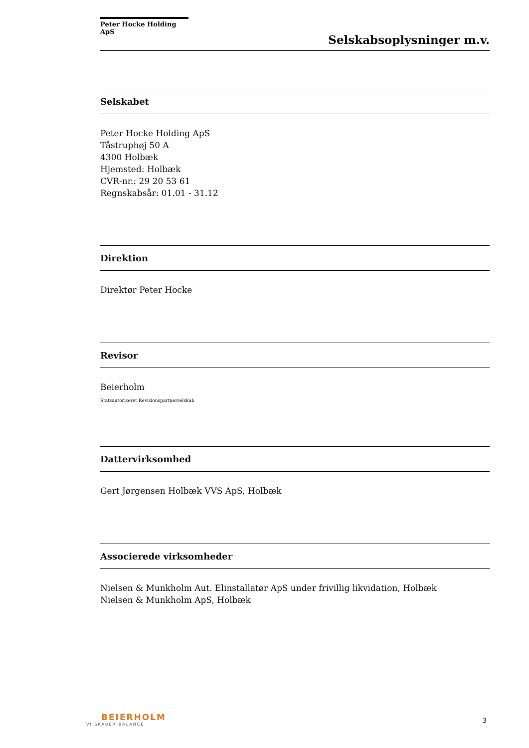Peter Hocke Holding ApS
Selskabsoplysninger m.v.
Selskabet
Peter Hocke Holding ApS
Tåstruphøj 50 A
4300 Holbæk
Hjemsted: Holbæk
CVR-nr.: 29 20 53 61
Regnskabsår: 01.01 - 31.12
Direktion
Direktør Peter Hocke
Revisor
Beierholm
Statsautoriseret Revisionspartnerselskab
Dattervirksomhed
Gert Jørgensen Holbæk VVS ApS, Holbæk
Associerede virksomheder
Nielsen & Munkholm Aut. Elinstallatør ApS under frivillig likvidation, Holbæk
Nielsen & Munkholm ApS, Holbæk
BEIERHOLM
VI SKABER BALANCE
3